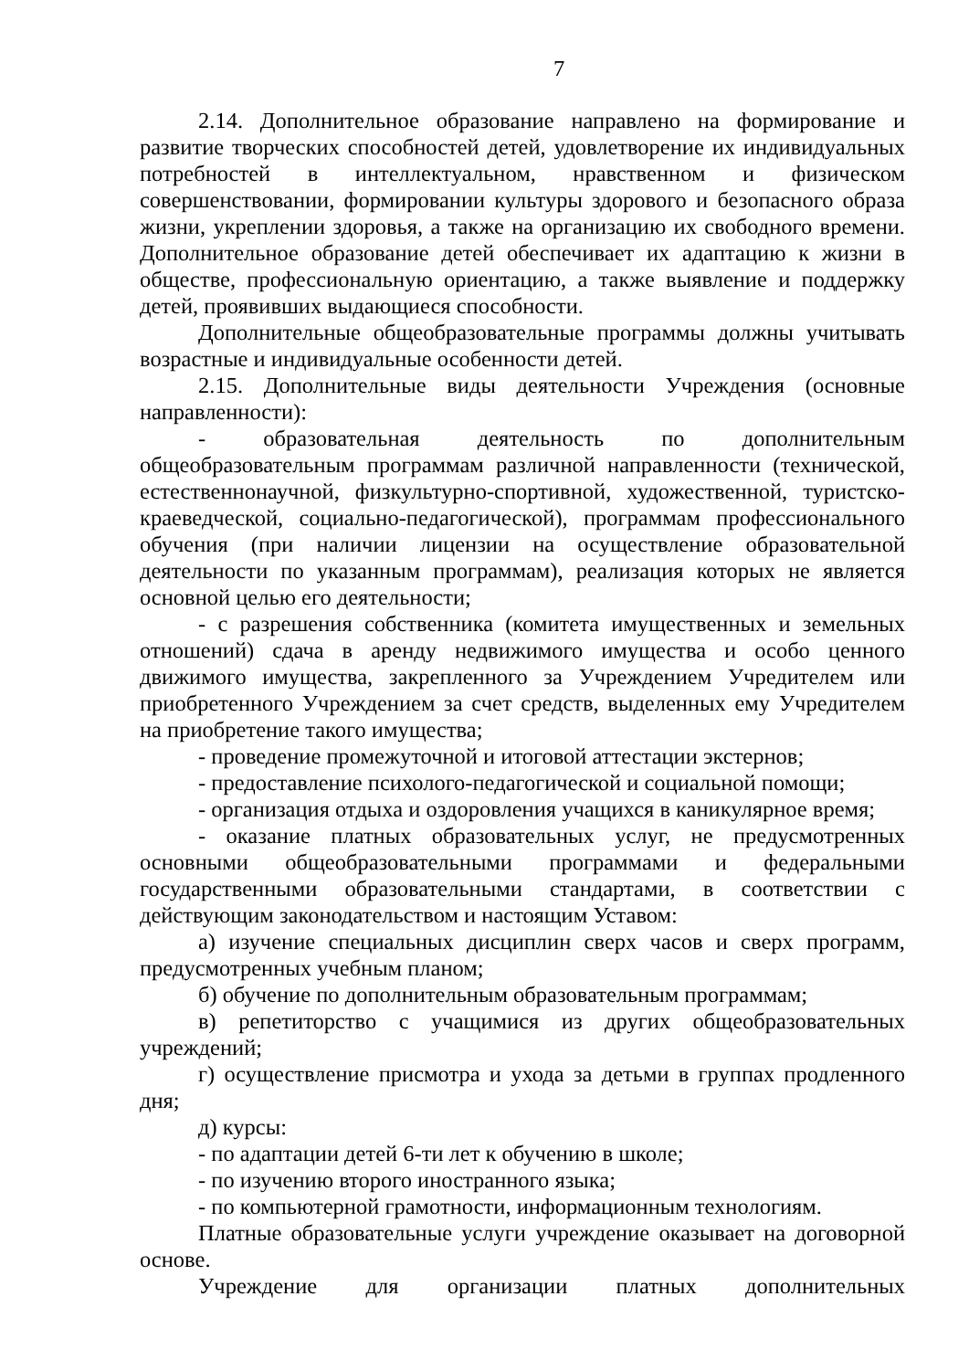7
2.14. Дополнительное образование направлено на формирование и развитие творческих способностей детей, удовлетворение их индивидуальных потребностей в интеллектуальном, нравственном и физическом совершенствовании, формировании культуры здорового и безопасного образа жизни, укреплении здоровья, а также на организацию их свободного времени. Дополнительное образование детей обеспечивает их адаптацию к жизни в обществе, профессиональную ориентацию, а также выявление и поддержку детей, проявивших выдающиеся способности.
Дополнительные общеобразовательные программы должны учитывать возрастные и индивидуальные особенности детей.
2.15. Дополнительные виды деятельности Учреждения (основные направленности):
- образовательная деятельность по дополнительным общеобразовательным программам различной направленности (технической, естественнонаучной, физкультурно-спортивной, художественной, туристско-краеведческой, социально-педагогической), программам профессионального обучения (при наличии лицензии на осуществление образовательной деятельности по указанным программам), реализация которых не является основной целью его деятельности;
- с разрешения собственника (комитета имущественных и земельных отношений) сдача в аренду недвижимого имущества и особо ценного движимого имущества, закрепленного за Учреждением Учредителем или приобретенного Учреждением за счет средств, выделенных ему Учредителем на приобретение такого имущества;
- проведение промежуточной и итоговой аттестации экстернов;
- предоставление психолого-педагогической и социальной помощи;
- организация отдыха и оздоровления учащихся в каникулярное время;
- оказание платных образовательных услуг, не предусмотренных основными общеобразовательными программами и федеральными государственными образовательными стандартами, в соответствии с действующим законодательством и настоящим Уставом:
а) изучение специальных дисциплин сверх часов и сверх программ, предусмотренных учебным планом;
б) обучение по дополнительным образовательным программам;
в) репетиторство с учащимися из других общеобразовательных учреждений;
г) осуществление присмотра и ухода за детьми в группах продленного дня;
д) курсы:
- по адаптации детей 6-ти лет к обучению в школе;
- по изучению второго иностранного языка;
- по компьютерной грамотности, информационным технологиям.
Платные образовательные услуги учреждение оказывает на договорной основе.
Учреждение для организации платных дополнительных